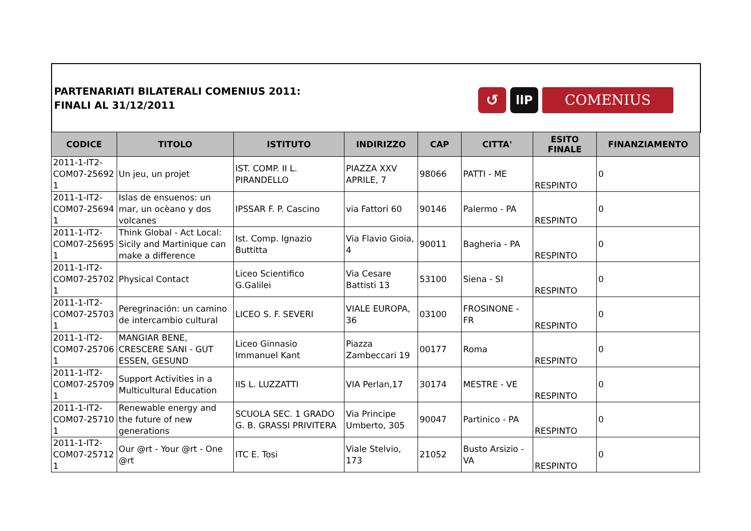PARTENARIATI BILATERALI COMENIUS 2011:
FINALI AL 31/12/2011
↺
llP
COMENIUS
| CODICE | TITOLO | ISTITUTO | INDIRIZZO | CAP | CITTA' | ESITO FINALE | FINANZIAMENTO |
| --- | --- | --- | --- | --- | --- | --- | --- |
| 2011-1-IT2- COM07-25692 1 | Un jeu, un projet | IST. COMP. II L. PIRANDELLO | PIAZZA XXV APRILE, 7 | 98066 | PATTI - ME | RESPINTO | 0 |
| 2011-1-IT2- COM07-25694 1 | Islas de ensuenos: un mar, un ocèano y dos volcanes | IPSSAR F. P. Cascino | via Fattori 60 | 90146 | Palermo - PA | RESPINTO | 0 |
| 2011-1-IT2- COM07-25695 1 | Think Global - Act Local: Sicily and Martinique can make a difference | Ist. Comp. Ignazio Buttitta | Via Flavio Gioia, 4 | 90011 | Bagheria - PA | RESPINTO | 0 |
| 2011-1-IT2- COM07-25702 1 | Physical Contact | Liceo Scientifico G.Galilei | Via Cesare Battisti 13 | 53100 | Siena - SI | RESPINTO | 0 |
| 2011-1-IT2- COM07-25703 1 | Peregrinación: un camino de intercambio cultural | LICEO S. F. SEVERI | VIALE EUROPA, 36 | 03100 | FROSINONE - FR | RESPINTO | 0 |
| 2011-1-IT2- COM07-25706 1 | MANGIAR BENE, CRESCERE SANI - GUT ESSEN, GESUND | Liceo Ginnasio Immanuel Kant | Piazza Zambeccari 19 | 00177 | Roma | RESPINTO | 0 |
| 2011-1-IT2- COM07-25709 1 | Support Activities in a Multicultural Education | IIS L. LUZZATTI | VIA Perlan,17 | 30174 | MESTRE - VE | RESPINTO | 0 |
| 2011-1-IT2- COM07-25710 1 | Renewable energy and the future of new generations | SCUOLA SEC. 1 GRADO G. B. GRASSI PRIVITERA | Via Principe Umberto, 305 | 90047 | Partinico - PA | RESPINTO | 0 |
| 2011-1-IT2- COM07-25712 1 | Our @rt - Your @rt - One @rt | ITC E. Tosi | Viale Stelvio, 173 | 21052 | Busto Arsizio - VA | RESPINTO | 0 |